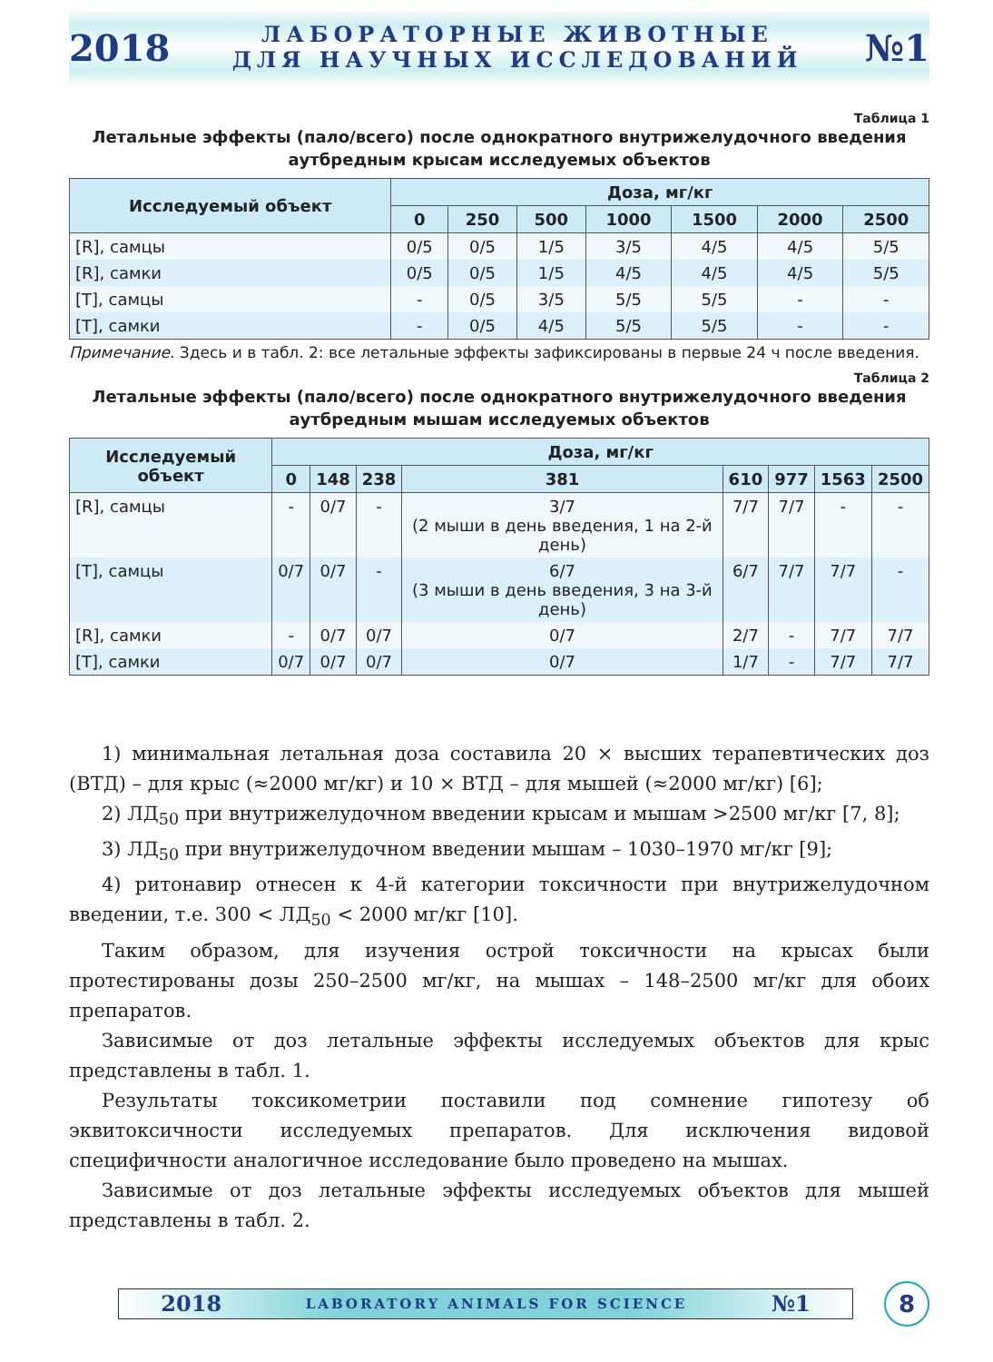2018
ЛАБОРАТОРНЫЕ ЖИВОТНЫЕ
ДЛЯ НАУЧНЫХ ИССЛЕДОВАНИЙ
№1
Таблица 1
Летальные эффекты (пало/всего) после однократного внутрижелудочного введения
аутбредным крысам исследуемых объектов
| Исследуемый объект | Доза, мг/кг | | | | | | |
| --- | --- | --- | --- | --- | --- | --- | --- |
| | 0 | 250 | 500 | 1000 | 1500 | 2000 | 2500 |
| [R], самцы | 0/5 | 0/5 | 1/5 | 3/5 | 4/5 | 4/5 | 5/5 |
| [R], самки | 0/5 | 0/5 | 1/5 | 4/5 | 4/5 | 4/5 | 5/5 |
| [T], самцы | - | 0/5 | 3/5 | 5/5 | 5/5 | - | - |
| [T], самки | - | 0/5 | 4/5 | 5/5 | 5/5 | - | - |
Примечание. Здесь и в табл. 2: все летальные эффекты зафиксированы в первые 24 ч после введения.
Таблица 2
Летальные эффекты (пало/всего) после однократного внутрижелудочного введения
аутбредным мышам исследуемых объектов
| Исследуемый объект | Доза, мг/кг | | | | | | | |
| --- | --- | --- | --- | --- | --- | --- | --- | --- |
| | 0 | 148 | 238 | 381 | 610 | 977 | 1563 | 2500 |
| [R], самцы | - | 0/7 | - | 3/7 (2 мыши в день введения, 1 на 2-й день) | 7/7 | 7/7 | - | - |
| [T], самцы | 0/7 | 0/7 | - | 6/7 (3 мыши в день введения, 3 на 3-й день) | 6/7 | 7/7 | 7/7 | - |
| [R], самки | - | 0/7 | 0/7 | 0/7 | 2/7 | - | 7/7 | 7/7 |
| [T], самки | 0/7 | 0/7 | 0/7 | 0/7 | 1/7 | - | 7/7 | 7/7 |
1) минимальная летальная доза составила 20 × высших терапевтических доз (ВТД) – для крыс (≈2000 мг/кг) и 10 × ВТД – для мышей (≈2000 мг/кг) [6];
2) ЛД<sub>50</sub> при внутрижелудочном введении крысам и мышам >2500 мг/кг [7, 8];
3) ЛД<sub>50</sub> при внутрижелудочном введении мышам – 1030–1970 мг/кг [9];
4) ритонавир отнесен к 4-й категории токсичности при внутрижелудочном введении, т.е. 300 < ЛД<sub>50</sub> < 2000 мг/кг [10].
Таким образом, для изучения острой токсичности на крысах были протестированы дозы 250–2500 мг/кг, на мышах – 148–2500 мг/кг для обоих препаратов.
Зависимые от доз летальные эффекты исследуемых объектов для крыс представлены в табл. 1.
Результаты токсикометрии поставили под сомнение гипотезу об эквитоксичности исследуемых препаратов. Для исключения видовой специфичности аналогичное исследование было проведено на мышах.
Зависимые от доз летальные эффекты исследуемых объектов для мышей представлены в табл. 2.
2018 LABORATORY ANIMALS FOR SCIENCE №1
8